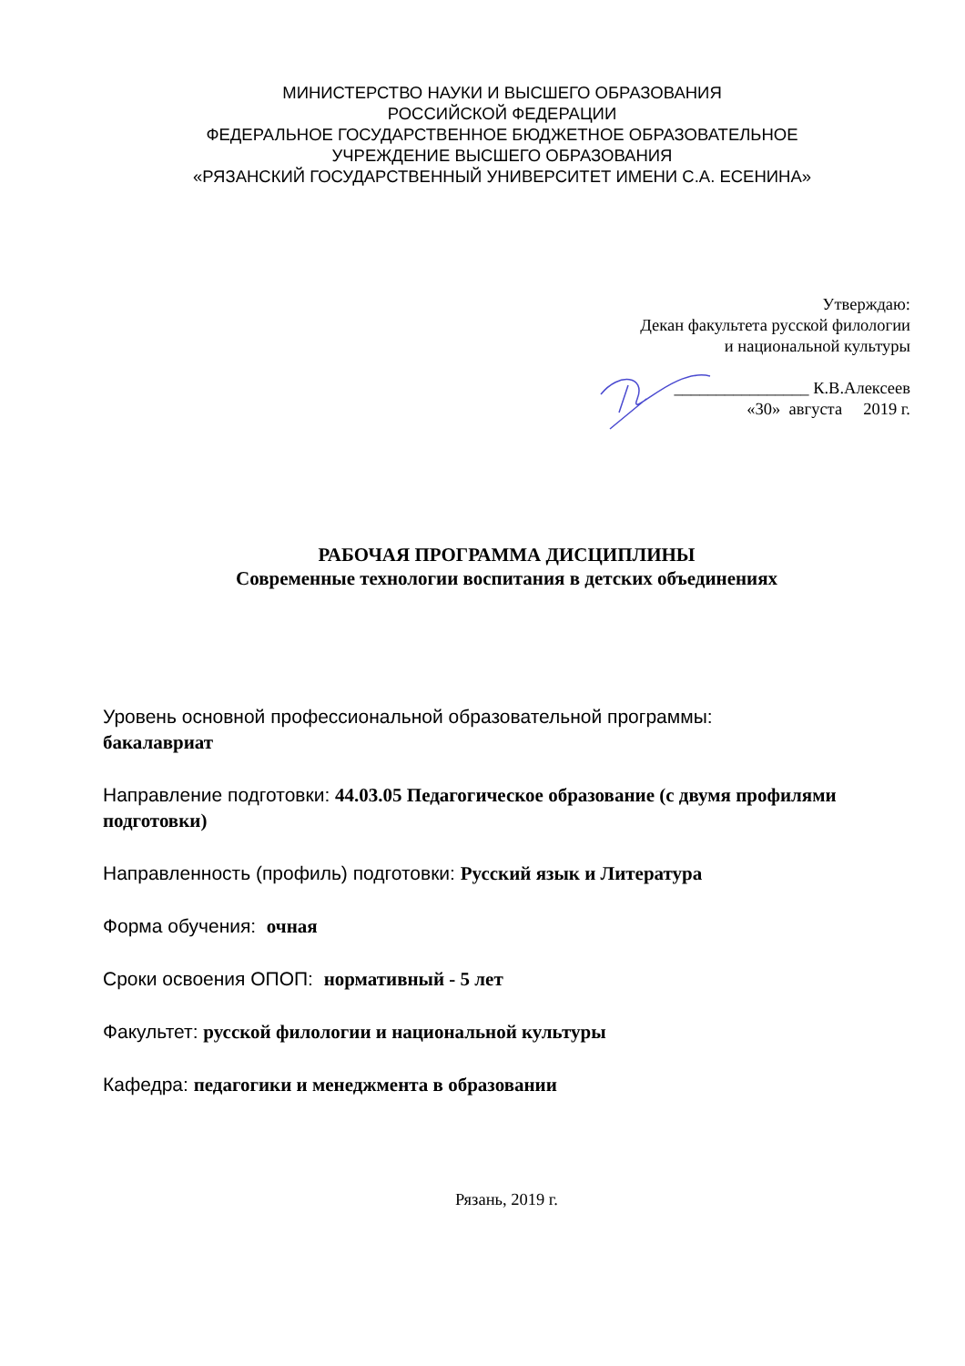МИНИСТЕРСТВО НАУКИ И ВЫСШЕГО ОБРАЗОВАНИЯ
РОССИЙСКОЙ ФЕДЕРАЦИИ
ФЕДЕРАЛЬНОЕ ГОСУДАРСТВЕННОЕ БЮДЖЕТНОЕ ОБРАЗОВАТЕЛЬНОЕ
УЧРЕЖДЕНИЕ ВЫСШЕГО ОБРАЗОВАНИЯ
«РЯЗАНСКИЙ ГОСУДАРСТВЕННЫЙ УНИВЕРСИТЕТ ИМЕНИ С.А. ЕСЕНИНА»
Утверждаю:
Декан факультета русской филологии
и национальной культуры
________________ К.В.Алексеев
«30» августа 2019 г.
РАБОЧАЯ ПРОГРАММА ДИСЦИПЛИНЫ
Современные технологии воспитания в детских объединениях
Уровень основной профессиональной образовательной программы:
бакалавриат
Направление подготовки: 44.03.05 Педагогическое образование (с двумя профилями подготовки)
Направленность (профиль) подготовки: Русский язык и Литература
Форма обучения: очная
Сроки освоения ОПОП: нормативный - 5 лет
Факультет: русской филологии и национальной культуры
Кафедра: педагогики и менеджмента в образовании
Рязань, 2019 г.